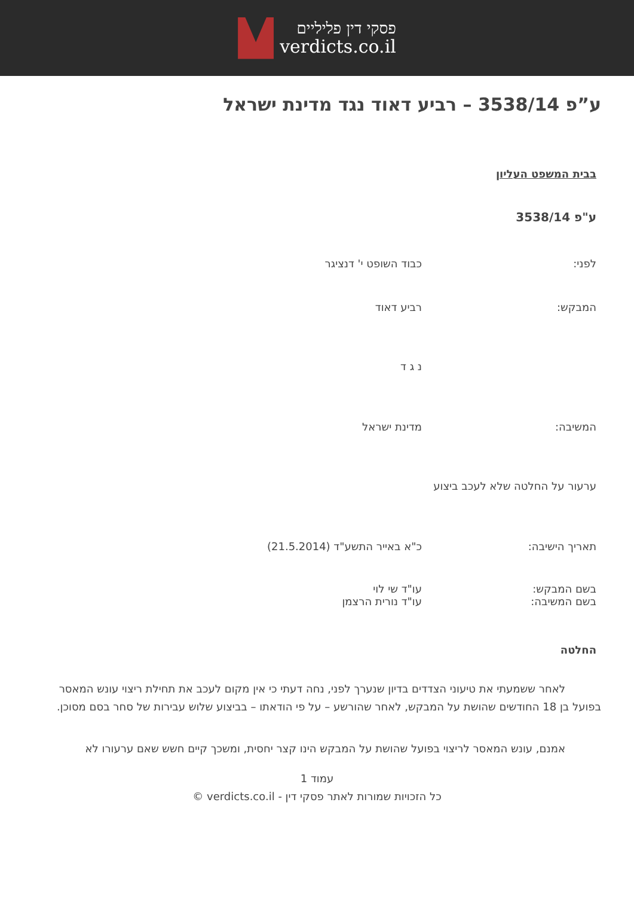פסקי דין פליליים
verdicts.co.il
ע”פ 3538/14 – רביע דאוד נגד מדינת ישראל
בבית המשפט העליון
ע"פ 3538/14
לפני: כבוד השופט י' דנציגר
המבקש: רביע דאוד
נ ג ד
המשיבה: מדינת ישראל
ערעור על החלטה שלא לעכב ביצוע
תאריך הישיבה: כ"א באייר התשע"ד (21.5.2014)
בשם המבקש:
בשם המשיבה:
עו"ד שי לוי
עו"ד נורית הרצמן
החלטה
לאחר ששמעתי את טיעוני הצדדים בדיון שנערך לפני, נחה דעתי כי אין מקום לעכב את תחילת ריצוי עונש המאסר בפועל בן 18 החודשים שהושת על המבקש, לאחר שהורשע – על פי הודאתו – בביצוע שלוש עבירות של סחר בסם מסוכן.
אמנם, עונש המאסר לריצוי בפועל שהושת על המבקש הינו קצר יחסית, ומשכך קיים חשש שאם ערעורו לא
עמוד 1
כל הזכויות שמורות לאתר פסקי דין - verdicts.co.il ©